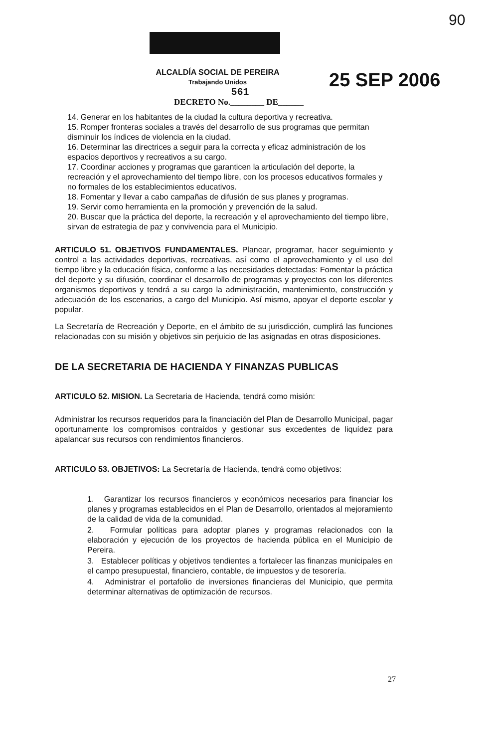90
ALCALDÍA SOCIAL DE PEREIRA
Trabajando Unidos
561
DECRETO No.________ DE______
25 SEP 2006
14. Generar en los habitantes de la ciudad la cultura deportiva y recreativa.
15. Romper fronteras sociales a través del desarrollo de sus programas que permitan disminuir los índices de violencia en la ciudad.
16. Determinar las directrices a seguir para la correcta y eficaz administración de los espacios deportivos y recreativos a su cargo.
17. Coordinar acciones y programas que garanticen la articulación del deporte, la recreación y el aprovechamiento del tiempo libre, con los procesos educativos formales y no formales de los establecimientos educativos.
18. Fomentar y llevar a cabo campañas de difusión de sus planes y programas.
19. Servir como herramienta en la promoción y prevención de la salud.
20. Buscar que la práctica del deporte, la recreación y el aprovechamiento del tiempo libre, sirvan de estrategia de paz y convivencia para el Municipio.
ARTICULO 51. OBJETIVOS FUNDAMENTALES. Planear, programar, hacer seguimiento y control a las actividades deportivas, recreativas, así como el aprovechamiento y el uso del tiempo libre y la educación física, conforme a las necesidades detectadas: Fomentar la práctica del deporte y su difusión, coordinar el desarrollo de programas y proyectos con los diferentes organismos deportivos y tendrá a su cargo la administración, mantenimiento, construcción y adecuación de los escenarios, a cargo del Municipio. Así mismo, apoyar el deporte escolar y popular.
La Secretaría de Recreación y Deporte, en el ámbito de su jurisdicción, cumplirá las funciones relacionadas con su misión y objetivos sin perjuicio de las asignadas en otras disposiciones.
DE LA SECRETARIA DE HACIENDA Y FINANZAS PUBLICAS
ARTICULO 52. MISION. La Secretaria de Hacienda, tendrá como misión:
Administrar los recursos requeridos para la financiación del Plan de Desarrollo Municipal, pagar oportunamente los compromisos contraídos y gestionar sus excedentes de liquídez para apalancar sus recursos con rendimientos financieros.
ARTICULO 53. OBJETIVOS: La Secretaría de Hacienda, tendrá como objetivos:
1. Garantizar los recursos financieros y económicos necesarios para financiar los planes y programas establecidos en el Plan de Desarrollo, orientados al mejoramiento de la calidad de vida de la comunidad.
2. Formular políticas para adoptar planes y programas relacionados con la elaboración y ejecución de los proyectos de hacienda pública en el Municipio de Pereira.
3. Establecer políticas y objetivos tendientes a fortalecer las finanzas municipales en el campo presupuestal, financiero, contable, de impuestos y de tesorería.
4. Administrar el portafolio de inversiones financieras del Municipio, que permita determinar alternativas de optimización de recursos.
27